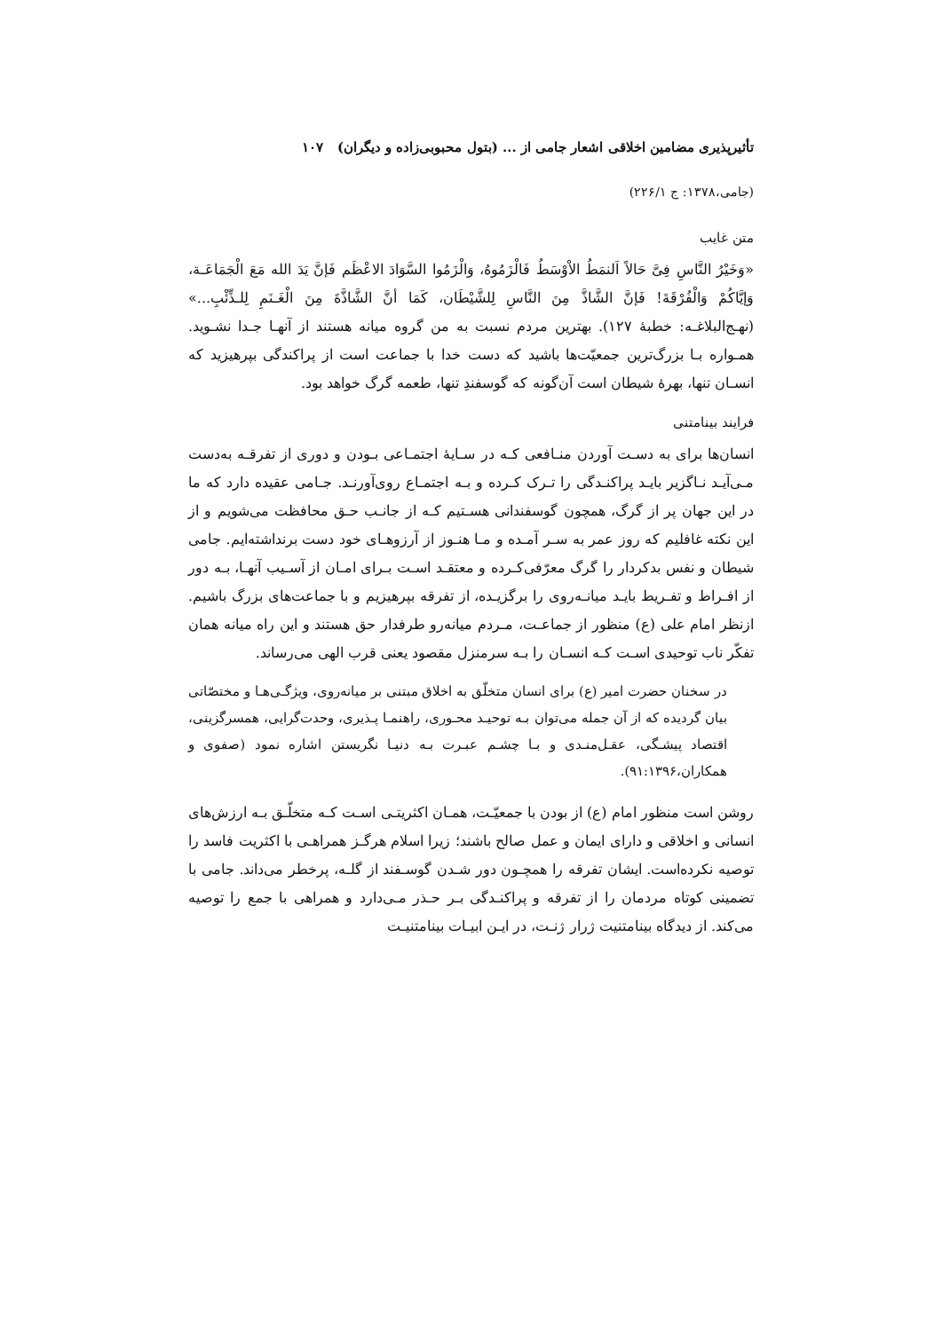تأثیرپذیری مضامین اخلاقی اشعار جامی از ... (بتول محبوبی‌زاده و دیگران) ۱۰۷
(جامی،۱۳۷۸: ج ۲۲۶/۱)
متن غایب
«وَخَیْرُ النَّاسِ فِیَّ حَالاً اَلنمَطُ الاْوْسَطُ فَالْزَمُوهُ، وَالْزَمُوا السَّوَادَ الاعْظَم فَإنَّ یَدَ الله مَعَ الْجَمَاعَـة، وَإیَّاکُمْ وَالْفُرْقَةَ! فَإنَّ الشَّاذَّ مِنَ النَّاسِ لِلشَّیْطَان، کَمَا أنَّ الشَّاذَّةَ مِنَ الْغَـنَمِ لِلـذِّئْبِ...» (نهـج‌البلاغـه: خطبۀ ۱۲۷). بهترین مردم نسبت به من گروه میانه هستند از آنهـا جـدا نشـوید. همـواره بـا بزرگ‌ترین جمعیّت‌ها باشید که دست خدا با جماعت است از پراکندگی بپرهیزید که انسـان تنها، بهرۀ شیطان است آن‌گونه که گوسفندِ تنها، طعمه گرگ خواهد بود.
فرایند بینامتنی
انسان‌ها برای به دسـت آوردن منـافعی کـه در سـایۀ اجتمـاعی بـودن و دوری از تفرقـه به‌دست مـی‌آیـد نـاگزیر بایـد پراکنـدگی را تـرک کـرده و بـه اجتمـاع روی‌آورنـد. جـامی عقیده دارد که ما در این جهان پر از گرگ، همچون گوسفندانی هسـتیم کـه از جانـب حـق محافظت می‌شویم و از این نکته غافلیم که روز عمر به سـر آمـده و مـا هنـوز از آرزوهـای خود دست برنداشته‌ایم. جامی شیطان و نفس بدکردار را گرگ معرّفی‌کـرده و معتقـد اسـت بـرای امـان از آسـیب آنهـا، بـه دور از افـراط و تفـریط بایـد میانـه‌روی را برگزیـده، از تفرقه بپرهیزیم و با جماعت‌های بزرگ باشیم. ازنظر امام علی (ع) منظور از جماعـت، مـردم میانه‌رو طرفدار حق هستند و این راه میانه همان تفکّر ناب توحیدی اسـت کـه انسـان را بـه سرمنزل مقصود یعنی قرب الهی می‌رساند.
در سخنان حضرت امیر (ع) برای انسان متخلّق به اخلاق مبتنی بر میانه‌روی، ویژگـی‌هـا و مختصّاتی بیان گردیده که از آن جمله می‌توان بـه توحیـد محـوری، راهنمـا پـذیری، وحدت‌گرایی، همسرگزینی، اقتصاد پیشـگی، عقـل‌منـدی و بـا چشـم عبـرت بـه دنیـا نگریستن اشاره نمود (صفوی و همکاران،۹۱:۱۳۹۶).
روشن است منظور امام (ع) از بودن با جمعیّـت، همـان اکثریتـی اسـت کـه متخلّـق بـه ارزش‌های انسانی و اخلاقی و دارای ایمان و عمل صالح باشند؛ زیرا اسلام هرگـز همراهـی با اکثریت فاسد را توصیه نکرده‌است. ایشان تفرقه را همچـون دور شـدن گوسـفند از گلـه، پرخطر می‌داند. جامی با تضمینی کوتاه مردمان را از تفرقه و پراکنـدگی بـر حـذر مـی‌دارد و همراهی با جمع را توصیه می‌کند. از دیدگاه بینامتنیت ژرار ژنـت، در ایـن ابیـات بینامتنیـت